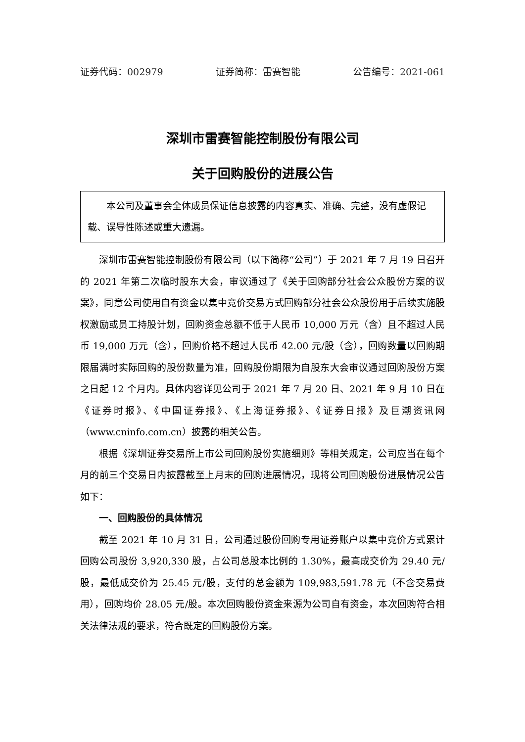证券代码：002979 证券简称：雷赛智能 公告编号：2021-061
深圳市雷赛智能控制股份有限公司
关于回购股份的进展公告
本公司及董事会全体成员保证信息披露的内容真实、准确、完整，没有虚假记载、误导性陈述或重大遗漏。
深圳市雷赛智能控制股份有限公司（以下简称“公司”）于 2021 年 7 月 19 日召开的 2021 年第二次临时股东大会，审议通过了《关于回购部分社会公众股份方案的议案》，同意公司使用自有资金以集中竞价交易方式回购部分社会公众股份用于后续实施股权激励或员工持股计划，回购资金总额不低于人民币 10,000 万元（含）且不超过人民币 19,000 万元（含），回购价格不超过人民币 42.00 元/股（含），回购数量以回购期限届满时实际回购的股份数量为准，回购股份期限为自股东大会审议通过回购股份方案之日起 12 个月内。具体内容详见公司于 2021 年 7 月 20 日、2021 年 9 月 10 日在《证券时报》、《中国证券报》、《上海证券报》、《证券日报》及巨潮资讯网（www.cninfo.com.cn）披露的相关公告。
根据《深圳证券交易所上市公司回购股份实施细则》等相关规定，公司应当在每个月的前三个交易日内披露截至上月末的回购进展情况，现将公司回购股份进展情况公告如下：
一、回购股份的具体情况
截至 2021 年 10 月 31 日，公司通过股份回购专用证券账户以集中竞价方式累计回购公司股份 3,920,330 股，占公司总股本比例的 1.30%，最高成交价为 29.40 元/股，最低成交价为 25.45 元/股，支付的总金额为 109,983,591.78 元（不含交易费用），回购均价 28.05 元/股。本次回购股份资金来源为公司自有资金，本次回购符合相关法律法规的要求，符合既定的回购股份方案。